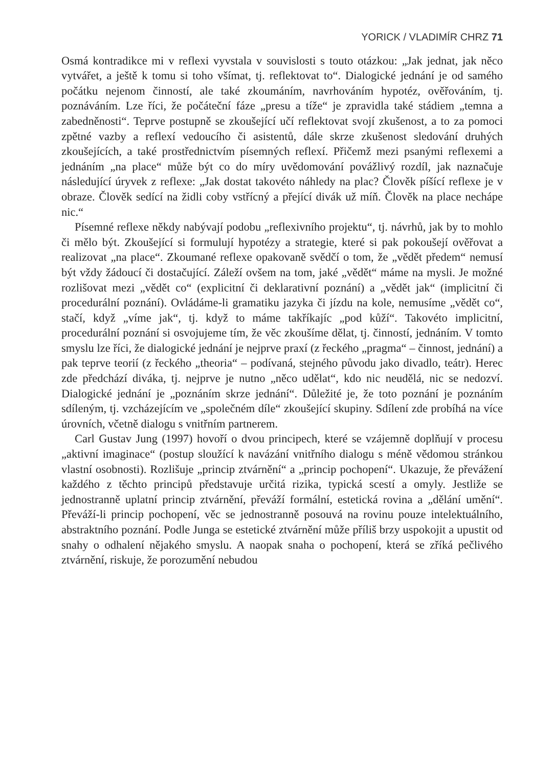YORICK / VLADIMÍR CHRZ 71
Osmá kontradikce mi v reflexi vyvstala v souvislosti s touto otázkou: „Jak jednat, jak něco vytvářet, a ještě k tomu si toho všímat, tj. reflektovat to“. Dialogické jednání je od samého počátku nejenom činností, ale také zkoumáním, navrhováním hypotéz, ověřováním, tj. poznáváním. Lze říci, že počáteční fáze „presu a tíže“ je zpravidla také stádiem „temna a zabedněnosti“. Teprve postupně se zkoušející učí reflektovat svojí zkušenost, a to za pomoci zpětné vazby a reflexí vedoucího či asistentů, dále skrze zkušenost sledování druhých zkoušejících, a také prostřednictvím písemných reflexí. Přičemž mezi psanými reflexemi a jednáním „na place“ může být co do míry uvědomování povážlivý rozdíl, jak naznačuje následující úryvek z reflexe: „Jak dostat takovéto náhledy na plac? Člověk píšící reflexe je v obraze. Člověk sedící na židli coby vstřícný a přející divák už míň. Člověk na place nechápe nic.“
Písemné reflexe někdy nabývají podobu „reflexivního projektu“, tj. návrhů, jak by to mohlo či mělo být. Zkoušející si formulují hypotézy a strategie, které si pak pokoušejí ověřovat a realizovat „na place“. Zkoumané reflexe opakovaně svědčí o tom, že „vědět předem“ nemusí být vždy žádoucí či dostačující. Záleží ovšem na tom, jaké „vědět“ máme na mysli. Je možné rozlišovat mezi „vědět co“ (explicitní či deklarativní poznání) a „vědět jak“ (implicitní či procedurální poznání). Ovládáme-li gramatiku jazyka či jízdu na kole, nemusíme „vědět co“, stačí, když „víme jak“, tj. když to máme takříkajíc „pod kůží“. Takovéto implicitní, procedurální poznání si osvojujeme tím, že věc zkoušíme dělat, tj. činností, jednáním. V tomto smyslu lze říci, že dialogické jednání je nejprve praxí (z řeckého „pragma“ – činnost, jednání) a pak teprve teorií (z řeckého „theoria“ – podívaná, stejného původu jako divadlo, teátr). Herec zde předchází diváka, tj. nejprve je nutno „něco udělat“, kdo nic neudělá, nic se nedozví. Dialogické jednání je „poznáním skrze jednání“. Důležité je, že toto poznání je poznáním sdíleným, tj. vzcházejícím ve „společném díle“ zkoušející skupiny. Sdílení zde probíhá na více úrovních, včetně dialogu s vnitřním partnerem.
Carl Gustav Jung (1997) hovoří o dvou principech, které se vzájemně doplňují v procesu „aktivní imaginace“ (postup sloužící k navázání vnitřního dialogu s méně vědomou stránkou vlastní osobnosti). Rozlišuje „princip ztvárnění“ a „princip pochopení“. Ukazuje, že převážení každého z těchto principů představuje určitá rizika, typická scestí a omyly. Jestliže se jednostranně uplatní princip ztvárnění, převáží formální, estetická rovina a „dělání umění“. Převáží-li princip pochopení, věc se jednostranně posouvá na rovinu pouze intelektuálního, abstraktního poznání. Podle Junga se estetické ztvárnění může příliš brzy uspokojit a upustit od snahy o odhalení nějakého smyslu. A naopak snaha o pochopení, která se zříká pečlivého ztvárnění, riskuje, že porozumění nebudou